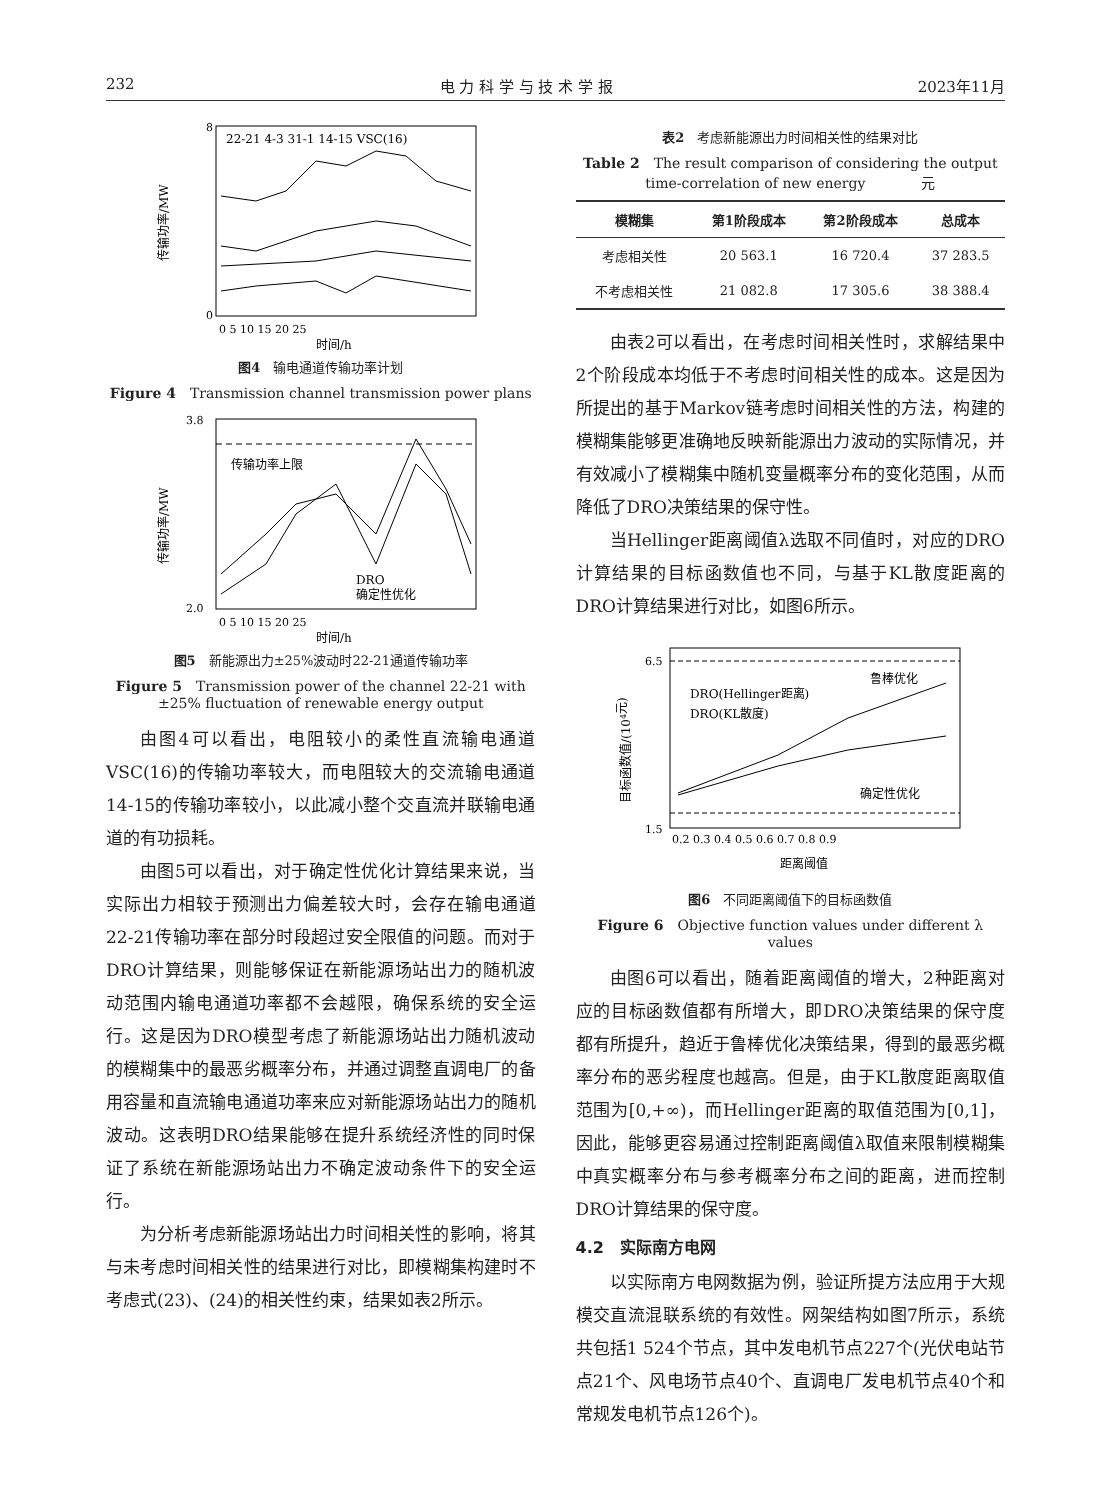232 电 力 科 学 与 技 术 学 报 2023年11月
22-21 4-3 31-1 14-15 VSC(16)
8
0
0 5 10 15 20 25
时间/h
传输功率/MW
图4　输电通道传输功率计划
Figure 4　Transmission channel transmission power plans
传输功率上限
DRO
确定性优化
3.8
2.0
0 5 10 15 20 25
时间/h
传输功率/MW
图5　新能源出力±25%波动时22-21通道传输功率
Figure 5　Transmission power of the channel 22-21 with
±25% fluctuation of renewable energy output
由图4可以看出，电阻较小的柔性直流输电通道VSC(16)的传输功率较大，而电阻较大的交流输电通道14-15的传输功率较小，以此减小整个交直流并联输电通道的有功损耗。
由图5可以看出，对于确定性优化计算结果来说，当实际出力相较于预测出力偏差较大时，会存在输电通道22-21传输功率在部分时段超过安全限值的问题。而对于DRO计算结果，则能够保证在新能源场站出力的随机波动范围内输电通道功率都不会越限，确保系统的安全运行。这是因为DRO模型考虑了新能源场站出力随机波动的模糊集中的最恶劣概率分布，并通过调整直调电厂的备用容量和直流输电通道功率来应对新能源场站出力的随机波动。这表明DRO结果能够在提升系统经济性的同时保证了系统在新能源场站出力不确定波动条件下的安全运行。
为分析考虑新能源场站出力时间相关性的影响，将其与未考虑时间相关性的结果进行对比，即模糊集构建时不考虑式(23)、(24)的相关性约束，结果如表2所示。
表2　考虑新能源出力时间相关性的结果对比
Table 2　The result comparison of considering the output
time-correlation of new energy　　　　元
| 模糊集 | 第1阶段成本 | 第2阶段成本 | 总成本 |
| --- | --- | --- | --- |
| 考虑相关性 | 20 563.1 | 16 720.4 | 37 283.5 |
| 不考虑相关性 | 21 082.8 | 17 305.6 | 38 388.4 |
由表2可以看出，在考虑时间相关性时，求解结果中2个阶段成本均低于不考虑时间相关性的成本。这是因为所提出的基于Markov链考虑时间相关性的方法，构建的模糊集能够更准确地反映新能源出力波动的实际情况，并有效减小了模糊集中随机变量概率分布的变化范围，从而降低了DRO决策结果的保守性。
当Hellinger距离阈值λ选取不同值时，对应的DRO计算结果的目标函数值也不同，与基于KL散度距离的DRO计算结果进行对比，如图6所示。
鲁棒优化
确定性优化
DRO(Hellinger距离)
DRO(KL散度)
6.5
1.5
0.2 0.3 0.4 0.5 0.6 0.7 0.8 0.9
距离阈值
目标函数值/(104元)
图6　不同距离阈值下的目标函数值
Figure 6　Objective function values under different λ values
由图6可以看出，随着距离阈值的增大，2种距离对应的目标函数值都有所增大，即DRO决策结果的保守度都有所提升，趋近于鲁棒优化决策结果，得到的最恶劣概率分布的恶劣程度也越高。但是，由于KL散度距离取值范围为[0,+∞)，而Hellinger距离的取值范围为[0,1]，因此，能够更容易通过控制距离阈值λ取值来限制模糊集中真实概率分布与参考概率分布之间的距离，进而控制DRO计算结果的保守度。
4.2　实际南方电网
以实际南方电网数据为例，验证所提方法应用于大规模交直流混联系统的有效性。网架结构如图7所示，系统共包括1 524个节点，其中发电机节点227个(光伏电站节点21个、风电场节点40个、直调电厂发电机节点40个和常规发电机节点126个)。